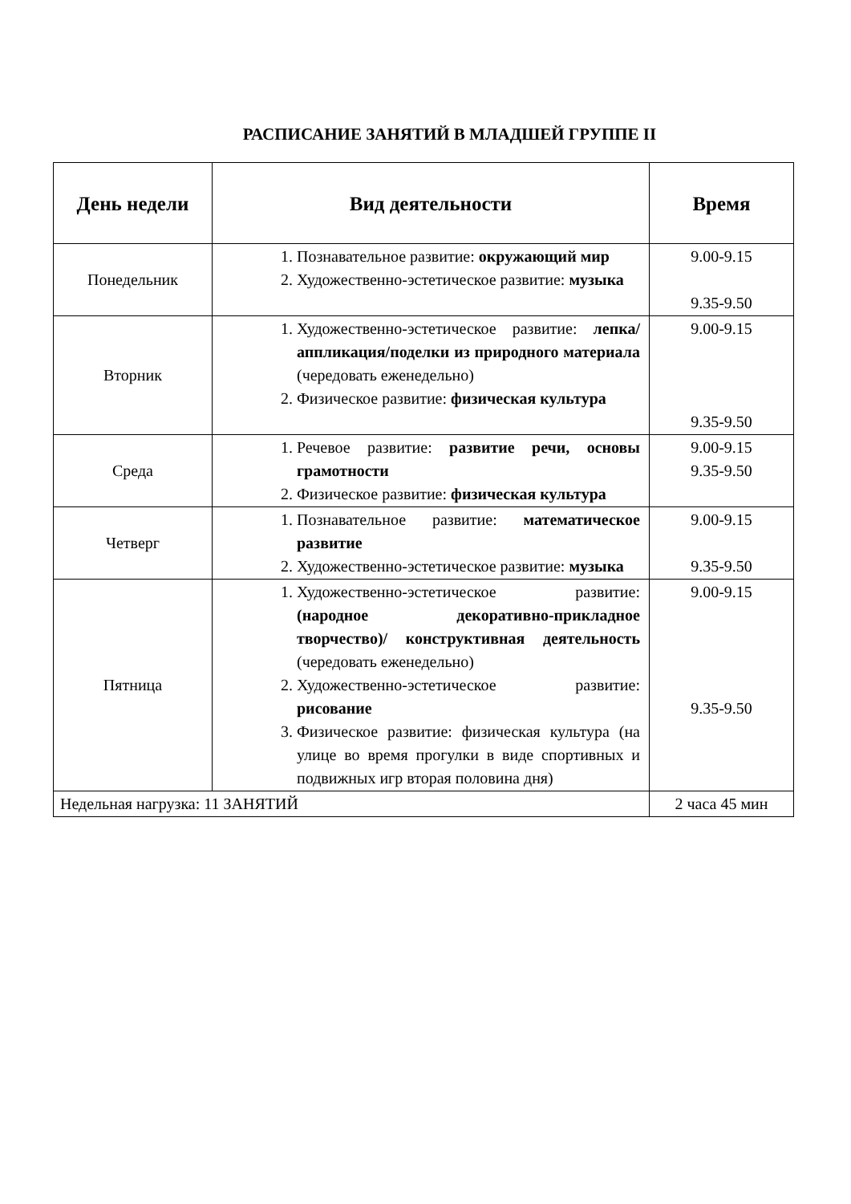РАСПИСАНИЕ ЗАНЯТИЙ В МЛАДШЕЙ ГРУППЕ II
| День недели | Вид деятельности | Время |
| --- | --- | --- |
| Понедельник | 1. Познавательное развитие: окружающий мир 2. Художественно-эстетическое развитие: музыка | 9.00-9.15 9.35-9.50 |
| Вторник | 1. Художественно-эстетическое развитие: лепка/аппликация/поделки из природного материала (чередовать еженедельно) 2. Физическое развитие: физическая культура | 9.00-9.15 9.35-9.50 |
| Среда | 1. Речевое развитие: развитие речи, основы грамотности 2. Физическое развитие: физическая культура | 9.00-9.15 9.35-9.50 |
| Четверг | 1. Познавательное развитие: математическое развитие 2. Художественно-эстетическое развитие: музыка | 9.00-9.15 9.35-9.50 |
| Пятница | 1. Художественно-эстетическое развитие: (народное декоративно-прикладное творчество)/ конструктивная деятельность (чередовать еженедельно) 2. Художественно-эстетическое развитие: рисование 3. Физическое развитие: физическая культура (на улице во время прогулки в виде спортивных и подвижных игр вторая половина дня) | 9.00-9.15 9.35-9.50 |
| Недельная нагрузка: 11 ЗАНЯТИЙ | | 2 часа 45 мин |